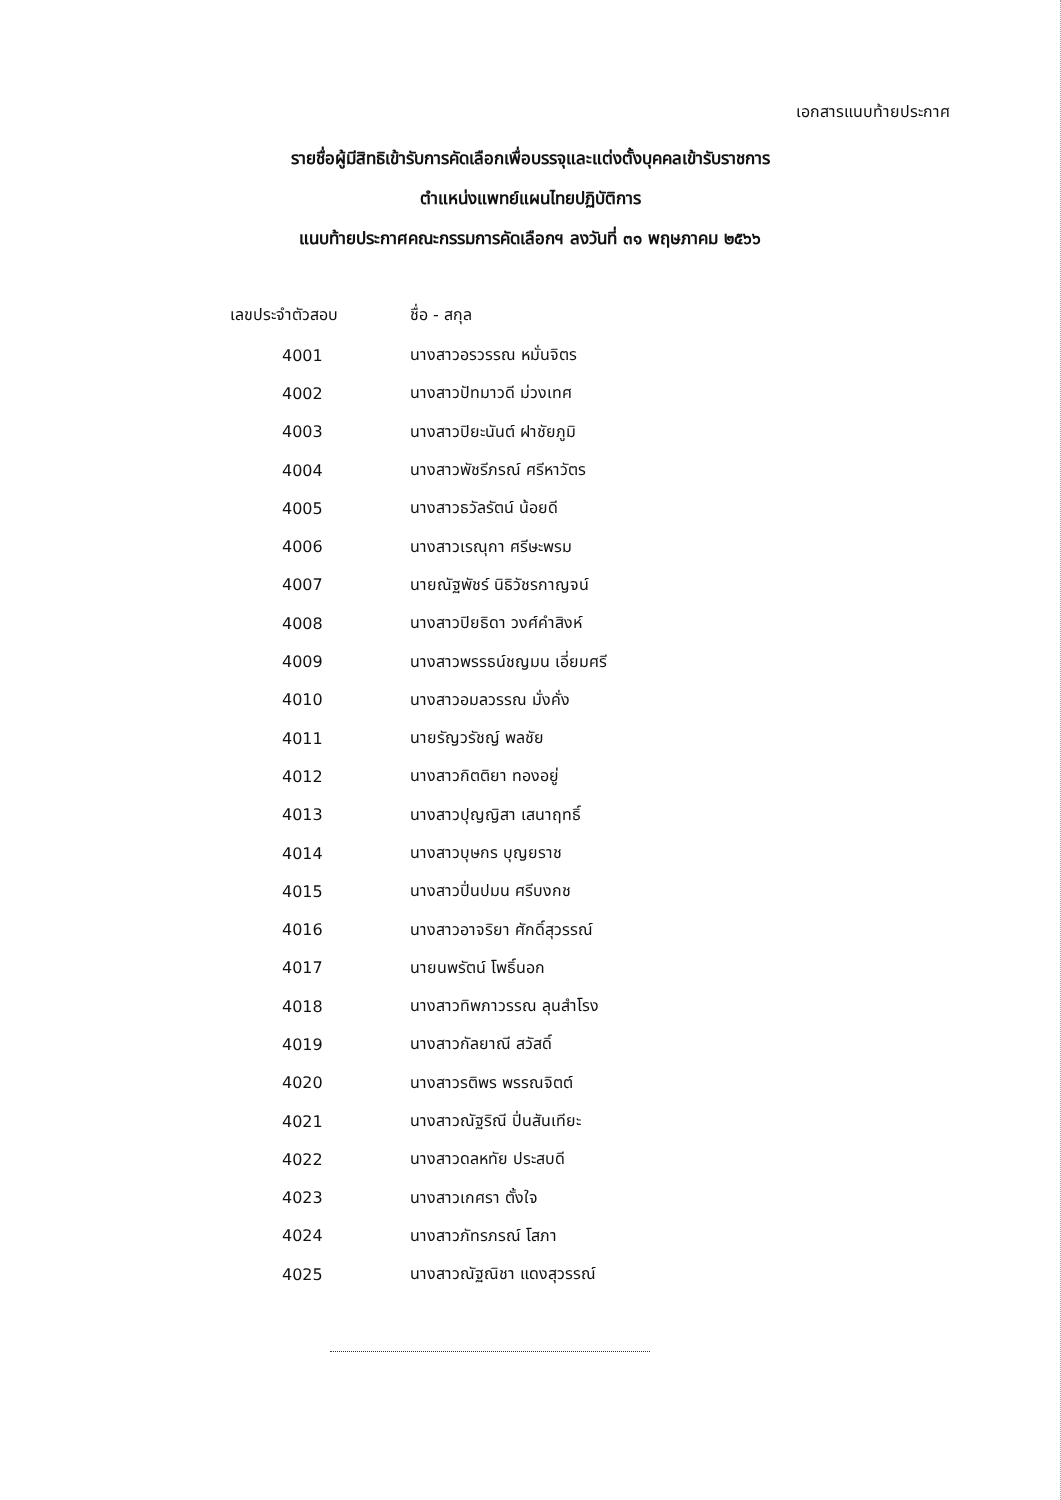เอกสารแนบท้ายประกาศ
รายชื่อผู้มีสิทธิเข้ารับการคัดเลือกเพื่อบรรจุและแต่งตั้งบุคคลเข้ารับราชการ
ตำแหน่งแพทย์แผนไทยปฏิบัติการ
แนบท้ายประกาศคณะกรรมการคัดเลือกฯ ลงวันที่ ๓๑ พฤษภาคม ๒๕๖๖
| เลขประจำตัวสอบ | ชื่อ - สกุล |
| --- | --- |
| 4001 | นางสาวอรวรรณ หมั่นจิตร |
| 4002 | นางสาวปัทมาวดี ม่วงเทศ |
| 4003 | นางสาวปิยะนันต์ ฝาชัยภูมิ |
| 4004 | นางสาวพัชรีภรณ์ ศรีหาวัตร |
| 4005 | นางสาวธวัลรัตน์ น้อยดี |
| 4006 | นางสาวเรณุกา ศรีษะพรม |
| 4007 | นายณัฐพัชร์ นิธิวัชรกาญจน์ |
| 4008 | นางสาวปิยธิดา วงศ์คำสิงห์ |
| 4009 | นางสาวพรรธน์ชญมน เอี่ยมศรี |
| 4010 | นางสาวอมลวรรณ มั่งคั่ง |
| 4011 | นายรัญวรัชญ์ พลชัย |
| 4012 | นางสาวกิตติยา ทองอยู่ |
| 4013 | นางสาวปุญญิสา เสนาฤทธิ์ |
| 4014 | นางสาวบุษกร บุญยราช |
| 4015 | นางสาวปิ่นปมน ศรีบงกช |
| 4016 | นางสาวอาจริยา ศักดิ์สุวรรณ์ |
| 4017 | นายนพรัตน์ โพธิ์นอก |
| 4018 | นางสาวทิพภาวรรณ ลุนสำโรง |
| 4019 | นางสาวกัลยาณี สวัสดิ์ |
| 4020 | นางสาวรติพร พรรณจิตต์ |
| 4021 | นางสาวณัฐริณี ปิ่นสันเทียะ |
| 4022 | นางสาวดลหทัย ประสบดี |
| 4023 | นางสาวเกศรา ตั้งใจ |
| 4024 | นางสาวภัทรภรณ์ โสภา |
| 4025 | นางสาวณัฐณิชา แดงสุวรรณ์ |